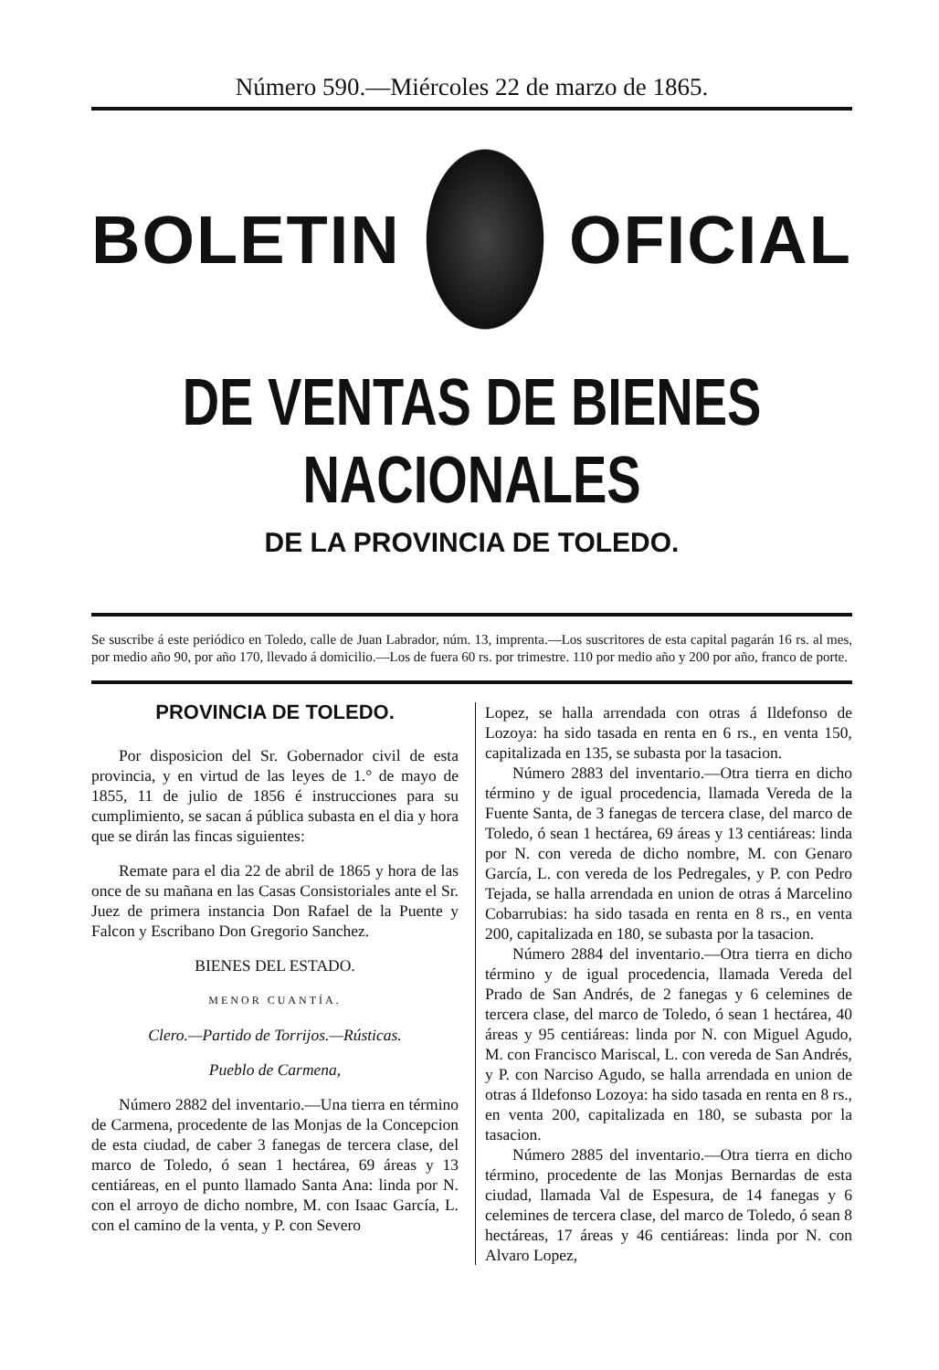Número 590.—Miércoles 22 de marzo de 1865.
BOLETIN OFICIAL
DE VENTAS DE BIENES NACIONALES
DE LA PROVINCIA DE TOLEDO.
Se suscribe á este periódico en Toledo, calle de Juan Labrador, núm. 13, imprenta.—Los suscritores de esta capital pagarán 16 rs. al mes, por medio año 90, por año 170, llevado á domicilio.—Los de fuera 60 rs. por trimestre. 110 por medio año y 200 por año, franco de porte.
PROVINCIA DE TOLEDO.
Por disposicion del Sr. Gobernador civil de esta provincia, y en virtud de las leyes de 1.° de mayo de 1855, 11 de julio de 1856 é instrucciones para su cumplimiento, se sacan á pública subasta en el dia y hora que se dirán las fincas siguientes:
Remate para el dia 22 de abril de 1865 y hora de las once de su mañana en las Casas Consistoriales ante el Sr. Juez de primera instancia Don Rafael de la Puente y Falcon y Escribano Don Gregorio Sanchez.
BIENES DEL ESTADO.
MENOR CUANTÍA.
Clero.—Partido de Torrijos.—Rústicas.
Pueblo de Carmena,
Número 2882 del inventario.—Una tierra en término de Carmena, procedente de las Monjas de la Concepcion de esta ciudad, de caber 3 fanegas de tercera clase, del marco de Toledo, ó sean 1 hectárea, 69 áreas y 13 centiáreas, en el punto llamado Santa Ana: linda por N. con el arroyo de dicho nombre, M. con Isaac García, L. con el camino de la venta, y P. con Severo
Lopez, se halla arrendada con otras á Ildefonso de Lozoya: ha sido tasada en renta en 6 rs., en venta 150, capitalizada en 135, se subasta por la tasacion.
Número 2883 del inventario.—Otra tierra en dicho término y de igual procedencia, llamada Vereda de la Fuente Santa, de 3 fanegas de tercera clase, del marco de Toledo, ó sean 1 hectárea, 69 áreas y 13 centiáreas: linda por N. con vereda de dicho nombre, M. con Genaro García, L. con vereda de los Pedregales, y P. con Pedro Tejada, se halla arrendada en union de otras á Marcelino Cobarrubias: ha sido tasada en renta en 8 rs., en venta 200, capitalizada en 180, se subasta por la tasacion.
Número 2884 del inventario.—Otra tierra en dicho término y de igual procedencia, llamada Vereda del Prado de San Andrés, de 2 fanegas y 6 celemines de tercera clase, del marco de Toledo, ó sean 1 hectárea, 40 áreas y 95 centiáreas: linda por N. con Miguel Agudo, M. con Francisco Mariscal, L. con vereda de San Andrés, y P. con Narciso Agudo, se halla arrendada en union de otras á Ildefonso Lozoya: ha sido tasada en renta en 8 rs., en venta 200, capitalizada en 180, se subasta por la tasacion.
Número 2885 del inventario.—Otra tierra en dicho término, procedente de las Monjas Bernardas de esta ciudad, llamada Val de Espesura, de 14 fanegas y 6 celemines de tercera clase, del marco de Toledo, ó sean 8 hectáreas, 17 áreas y 46 centiáreas: linda por N. con Alvaro Lopez,